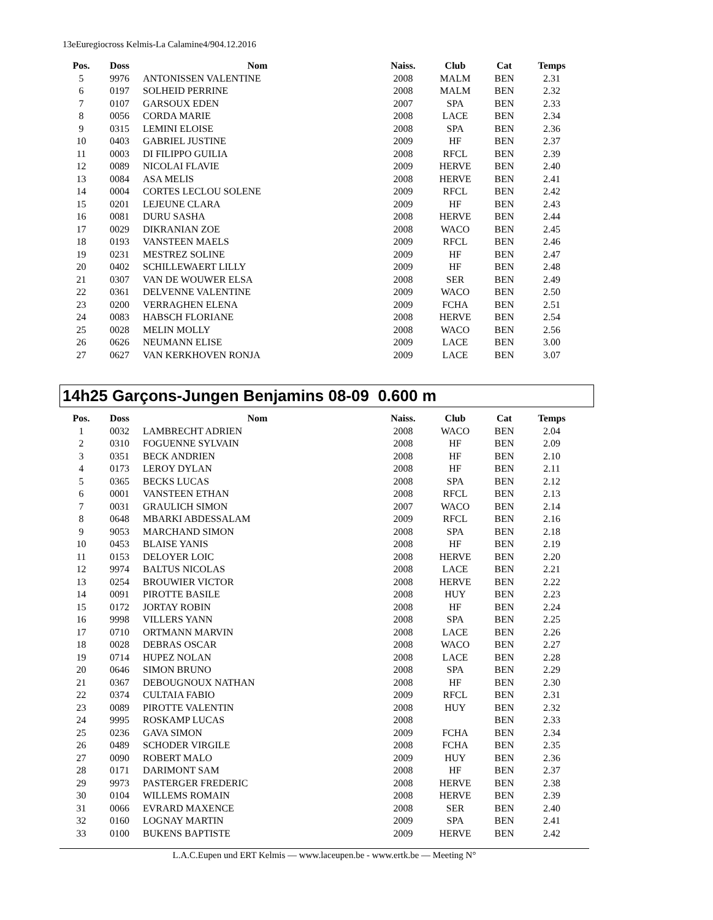13eEuregiocross Kelmis-La Calamine4/904.12.2016
| Pos. | Doss | Nom | Naiss. | Club | Cat | Temps |
| --- | --- | --- | --- | --- | --- | --- |
| 5 | 9976 | ANTONISSEN VALENTINE | 2008 | MALM | BEN | 2.31 |
| 6 | 0197 | SOLHEID PERRINE | 2008 | MALM | BEN | 2.32 |
| 7 | 0107 | GARSOUX EDEN | 2007 | SPA | BEN | 2.33 |
| 8 | 0056 | CORDA MARIE | 2008 | LACE | BEN | 2.34 |
| 9 | 0315 | LEMINI ELOISE | 2008 | SPA | BEN | 2.36 |
| 10 | 0403 | GABRIEL JUSTINE | 2009 | HF | BEN | 2.37 |
| 11 | 0003 | DI FILIPPO GUILIA | 2008 | RFCL | BEN | 2.39 |
| 12 | 0089 | NICOLAI FLAVIE | 2009 | HERVE | BEN | 2.40 |
| 13 | 0084 | ASA MELIS | 2008 | HERVE | BEN | 2.41 |
| 14 | 0004 | CORTES LECLOU SOLENE | 2009 | RFCL | BEN | 2.42 |
| 15 | 0201 | LEJEUNE CLARA | 2009 | HF | BEN | 2.43 |
| 16 | 0081 | DURU SASHA | 2008 | HERVE | BEN | 2.44 |
| 17 | 0029 | DIKRANIAN ZOE | 2008 | WACO | BEN | 2.45 |
| 18 | 0193 | VANSTEEN MAELS | 2009 | RFCL | BEN | 2.46 |
| 19 | 0231 | MESTREZ SOLINE | 2009 | HF | BEN | 2.47 |
| 20 | 0402 | SCHILLEWAERT LILLY | 2009 | HF | BEN | 2.48 |
| 21 | 0307 | VAN DE WOUWER ELSA | 2008 | SER | BEN | 2.49 |
| 22 | 0361 | DELVENNE VALENTINE | 2009 | WACO | BEN | 2.50 |
| 23 | 0200 | VERRAGHEN ELENA | 2009 | FCHA | BEN | 2.51 |
| 24 | 0083 | HABSCH FLORIANE | 2008 | HERVE | BEN | 2.54 |
| 25 | 0028 | MELIN MOLLY | 2008 | WACO | BEN | 2.56 |
| 26 | 0626 | NEUMANN ELISE | 2009 | LACE | BEN | 3.00 |
| 27 | 0627 | VAN KERKHOVEN RONJA | 2009 | LACE | BEN | 3.07 |
14h25 Garçons-Jungen Benjamins 08-09 0.600 m
| Pos. | Doss | Nom | Naiss. | Club | Cat | Temps |
| --- | --- | --- | --- | --- | --- | --- |
| 1 | 0032 | LAMBRECHT ADRIEN | 2008 | WACO | BEN | 2.04 |
| 2 | 0310 | FOGUENNE SYLVAIN | 2008 | HF | BEN | 2.09 |
| 3 | 0351 | BECK ANDRIEN | 2008 | HF | BEN | 2.10 |
| 4 | 0173 | LEROY DYLAN | 2008 | HF | BEN | 2.11 |
| 5 | 0365 | BECKS LUCAS | 2008 | SPA | BEN | 2.12 |
| 6 | 0001 | VANSTEEN ETHAN | 2008 | RFCL | BEN | 2.13 |
| 7 | 0031 | GRAULICH SIMON | 2007 | WACO | BEN | 2.14 |
| 8 | 0648 | MBARKI ABDESSALAM | 2009 | RFCL | BEN | 2.16 |
| 9 | 9053 | MARCHAND SIMON | 2008 | SPA | BEN | 2.18 |
| 10 | 0453 | BLAISE YANIS | 2008 | HF | BEN | 2.19 |
| 11 | 0153 | DELOYER LOIC | 2008 | HERVE | BEN | 2.20 |
| 12 | 9974 | BALTUS NICOLAS | 2008 | LACE | BEN | 2.21 |
| 13 | 0254 | BROUWIER VICTOR | 2008 | HERVE | BEN | 2.22 |
| 14 | 0091 | PIROTTE BASILE | 2008 | HUY | BEN | 2.23 |
| 15 | 0172 | JORTAY ROBIN | 2008 | HF | BEN | 2.24 |
| 16 | 9998 | VILLERS YANN | 2008 | SPA | BEN | 2.25 |
| 17 | 0710 | ORTMANN MARVIN | 2008 | LACE | BEN | 2.26 |
| 18 | 0028 | DEBRAS OSCAR | 2008 | WACO | BEN | 2.27 |
| 19 | 0714 | HUPEZ NOLAN | 2008 | LACE | BEN | 2.28 |
| 20 | 0646 | SIMON BRUNO | 2008 | SPA | BEN | 2.29 |
| 21 | 0367 | DEBOUGNOUX NATHAN | 2008 | HF | BEN | 2.30 |
| 22 | 0374 | CULTAIA FABIO | 2009 | RFCL | BEN | 2.31 |
| 23 | 0089 | PIROTTE VALENTIN | 2008 | HUY | BEN | 2.32 |
| 24 | 9995 | ROSKAMP LUCAS | 2008 | | BEN | 2.33 |
| 25 | 0236 | GAVA SIMON | 2009 | FCHA | BEN | 2.34 |
| 26 | 0489 | SCHODER VIRGILE | 2008 | FCHA | BEN | 2.35 |
| 27 | 0090 | ROBERT MALO | 2009 | HUY | BEN | 2.36 |
| 28 | 0171 | DARIMONT SAM | 2008 | HF | BEN | 2.37 |
| 29 | 9973 | PASTERGER FREDERIC | 2008 | HERVE | BEN | 2.38 |
| 30 | 0104 | WILLEMS ROMAIN | 2008 | HERVE | BEN | 2.39 |
| 31 | 0066 | EVRARD MAXENCE | 2008 | SER | BEN | 2.40 |
| 32 | 0160 | LOGNAY MARTIN | 2009 | SPA | BEN | 2.41 |
| 33 | 0100 | BUKENS BAPTISTE | 2009 | HERVE | BEN | 2.42 |
L.A.C.Eupen und ERT Kelmis — www.laceupen.be - www.ertk.be — Meeting N°